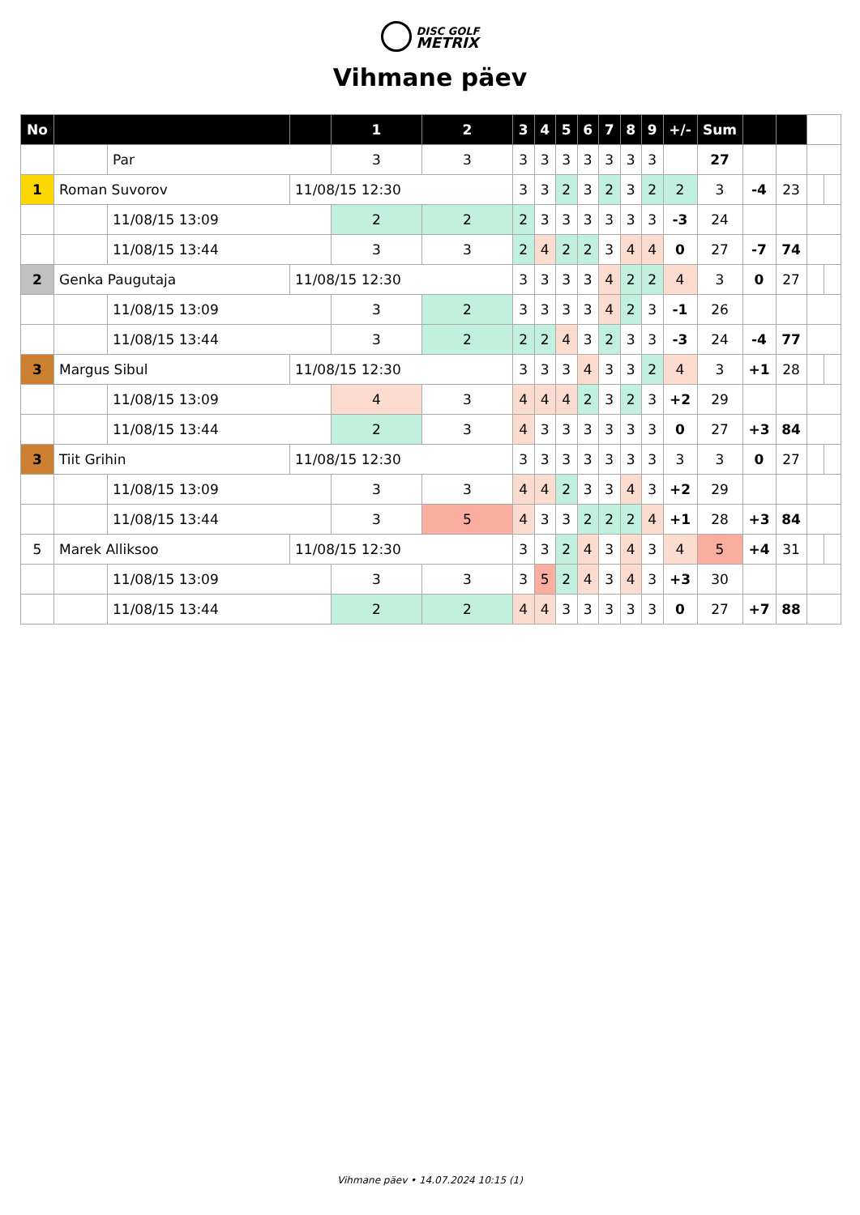DISC GOLF
METRIX
Vihmane päev
| No | | | | 1 | 2 | 3 | 4 | 5 | 6 | 7 | 8 | 9 | +/- | Sum | | | | |
| | | Par | | 3 | 3 | 3 | 3 | 3 | 3 | 3 | 3 | 3 | | 27 | | | | |
| 1 | Roman Suvorov | | 11/08/15 12:30 | | | 3 | 3 | 2 | 3 | 2 | 3 | 2 | 2 | 3 | -4 | 23 | | |
| | | 11/08/15 13:09 | | 2 | 2 | 2 | 3 | 3 | 3 | 3 | 3 | 3 | -3 | 24 | | | | |
| | | 11/08/15 13:44 | | 3 | 3 | 2 | 4 | 2 | 2 | 3 | 4 | 4 | 0 | 27 | -7 | 74 | | |
| 2 | Genka Paugutaja | | 11/08/15 12:30 | | | 3 | 3 | 3 | 3 | 4 | 2 | 2 | 4 | 3 | 0 | 27 | | |
| | | 11/08/15 13:09 | | 3 | 2 | 3 | 3 | 3 | 3 | 4 | 2 | 3 | -1 | 26 | | | | |
| | | 11/08/15 13:44 | | 3 | 2 | 2 | 2 | 4 | 3 | 2 | 3 | 3 | -3 | 24 | -4 | 77 | | |
| 3 | Margus Sibul | | 11/08/15 12:30 | | | 3 | 3 | 3 | 4 | 3 | 3 | 2 | 4 | 3 | +1 | 28 | | |
| | | 11/08/15 13:09 | | 4 | 3 | 4 | 4 | 4 | 2 | 3 | 2 | 3 | +2 | 29 | | | | |
| | | 11/08/15 13:44 | | 2 | 3 | 4 | 3 | 3 | 3 | 3 | 3 | 3 | 0 | 27 | +3 | 84 | | |
| 3 | Tiit Grihin | | 11/08/15 12:30 | | | 3 | 3 | 3 | 3 | 3 | 3 | 3 | 3 | 3 | 0 | 27 | | |
| | | 11/08/15 13:09 | | 3 | 3 | 4 | 4 | 2 | 3 | 3 | 4 | 3 | +2 | 29 | | | | |
| | | 11/08/15 13:44 | | 3 | 5 | 4 | 3 | 3 | 2 | 2 | 2 | 4 | +1 | 28 | +3 | 84 | | |
| 5 | Marek Alliksoo | | 11/08/15 12:30 | | | 3 | 3 | 2 | 4 | 3 | 4 | 3 | 4 | 5 | +4 | 31 | | |
| | | 11/08/15 13:09 | | 3 | 3 | 3 | 5 | 2 | 4 | 3 | 4 | 3 | +3 | 30 | | | | |
| | | 11/08/15 13:44 | | 2 | 2 | 4 | 4 | 3 | 3 | 3 | 3 | 3 | 0 | 27 | +7 | 88 | | |
Vihmane päev • 14.07.2024 10:15 (1)